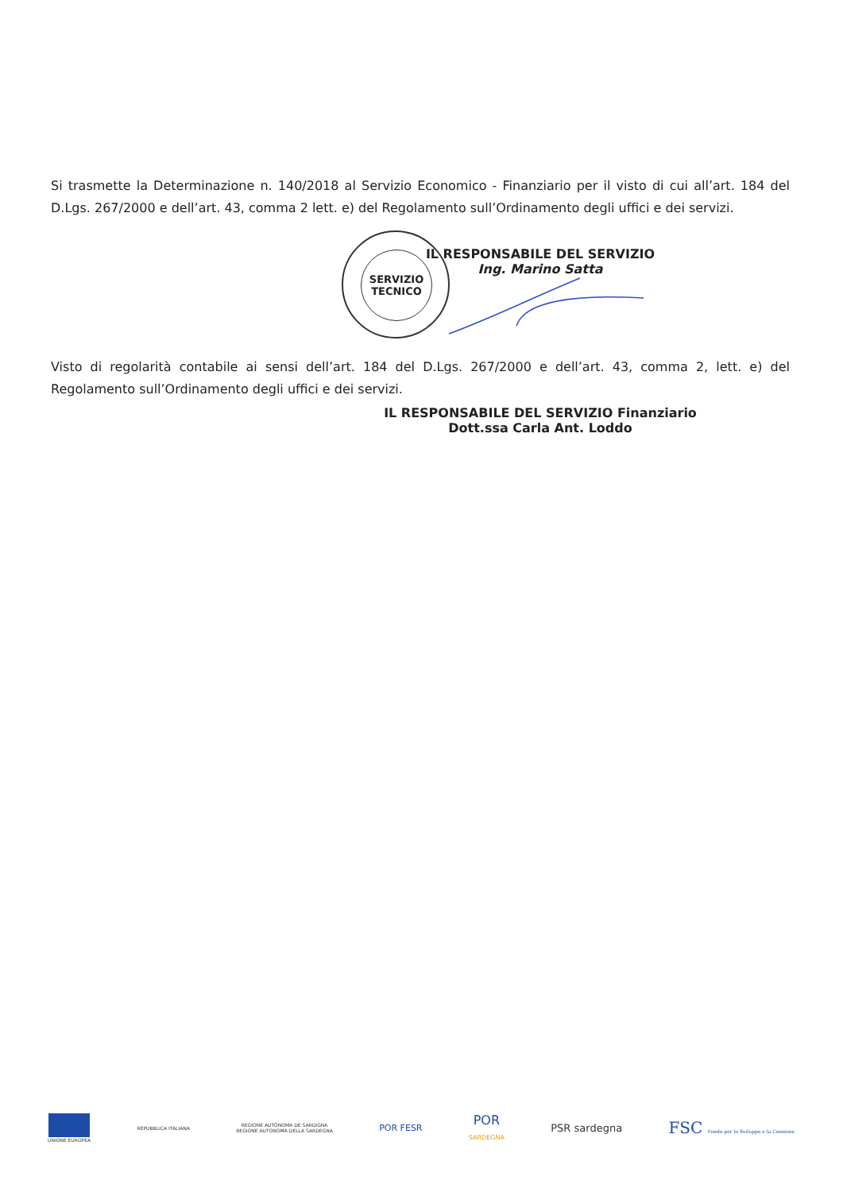Si trasmette la Determinazione n. 140/2018 al Servizio Economico - Finanziario per il visto di cui all’art. 184 del D.Lgs. 267/2000 e dell’art. 43, comma 2 lett. e) del Regolamento sull’Ordinamento degli uffici e dei servizi.
SERVIZIO
TECNICO
IL RESPONSABILE DEL SERVIZIO
Ing. Marino Satta
Visto di regolarità contabile ai sensi dell’art. 184 del D.Lgs. 267/2000 e dell’art. 43, comma 2, lett. e) del Regolamento sull’Ordinamento degli uffici e dei servizi.
IL RESPONSABILE DEL SERVIZIO Finanziario
Dott.ssa Carla Ant. Loddo
UNIONE EUROPEA REPUBBLICA ITALIANA
REGIONE AUTÒNOMA DE SARDIGNA
REGIONE AUTONOMA DELLA SARDEGNA
POR FESR
POR
SARDEGNA
PSR sardegna
FSC Fondo per lo Sviluppo e la Coesione